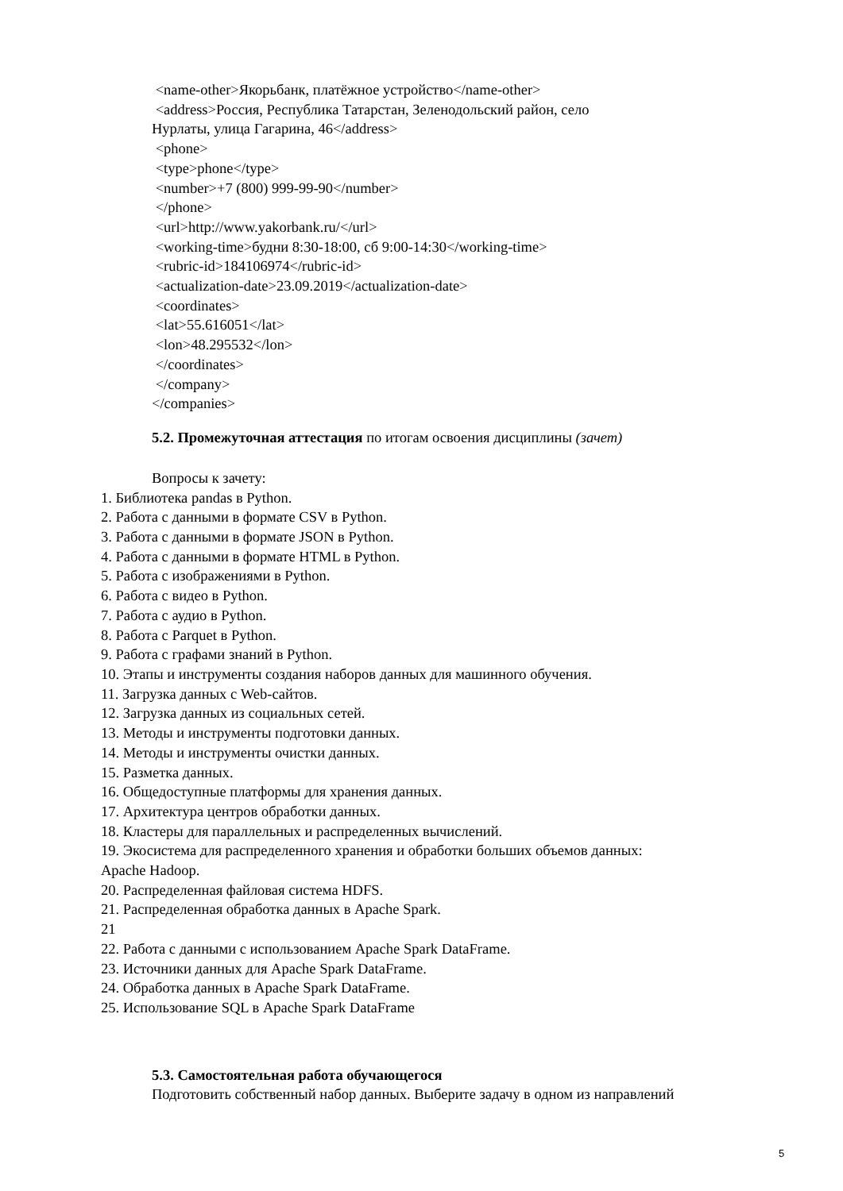<name-other>Якорьбанк, платёжное устройство</name-other> <address>Россия, Республика Татарстан, Зеленодольский район, село Нурлаты, улица Гагарина, 46</address> <phone> <type>phone</type> <number>+7 (800) 999-99-90</number> </phone> <url>http://www.yakorbank.ru/</url> <working-time>будни 8:30-18:00, сб 9:00-14:30</working-time> <rubric-id>184106974</rubric-id> <actualization-date>23.09.2019</actualization-date> <coordinates> <lat>55.616051</lat> <lon>48.295532</lon> </coordinates> </company> </companies>
5.2. Промежуточная аттестация по итогам освоения дисциплины (зачет)
Вопросы к зачету:
1. Библиотека pandas в Python. 2. Работа с данными в формате CSV в Python. 3. Работа с данными в формате JSON в Python. 4. Работа с данными в формате HTML в Python. 5. Работа с изображениями в Python. 6. Работа с видео в Python. 7. Работа с аудио в Python. 8. Работа с Parquet в Python. 9. Работа с графами знаний в Python. 10. Этапы и инструменты создания наборов данных для машинного обучения. 11. Загрузка данных с Web-сайтов. 12. Загрузка данных из социальных сетей. 13. Методы и инструменты подготовки данных. 14. Методы и инструменты очистки данных. 15. Разметка данных. 16. Общедоступные платформы для хранения данных. 17. Архитектура центров обработки данных. 18. Кластеры для параллельных и распределенных вычислений. 19. Экосистема для распределенного хранения и обработки больших объемов данных: Apache Hadoop. 20. Распределенная файловая система HDFS. 21. Распределенная обработка данных в Apache Spark. 21 22. Работа с данными с использованием Apache Spark DataFrame. 23. Источники данных для Apache Spark DataFrame. 24. Обработка данных в Apache Spark DataFrame. 25. Использование SQL в Apache Spark DataFrame
5.3. Самостоятельная работа обучающегося
Подготовить собственный набор данных. Выберите задачу в одном из направлений
5